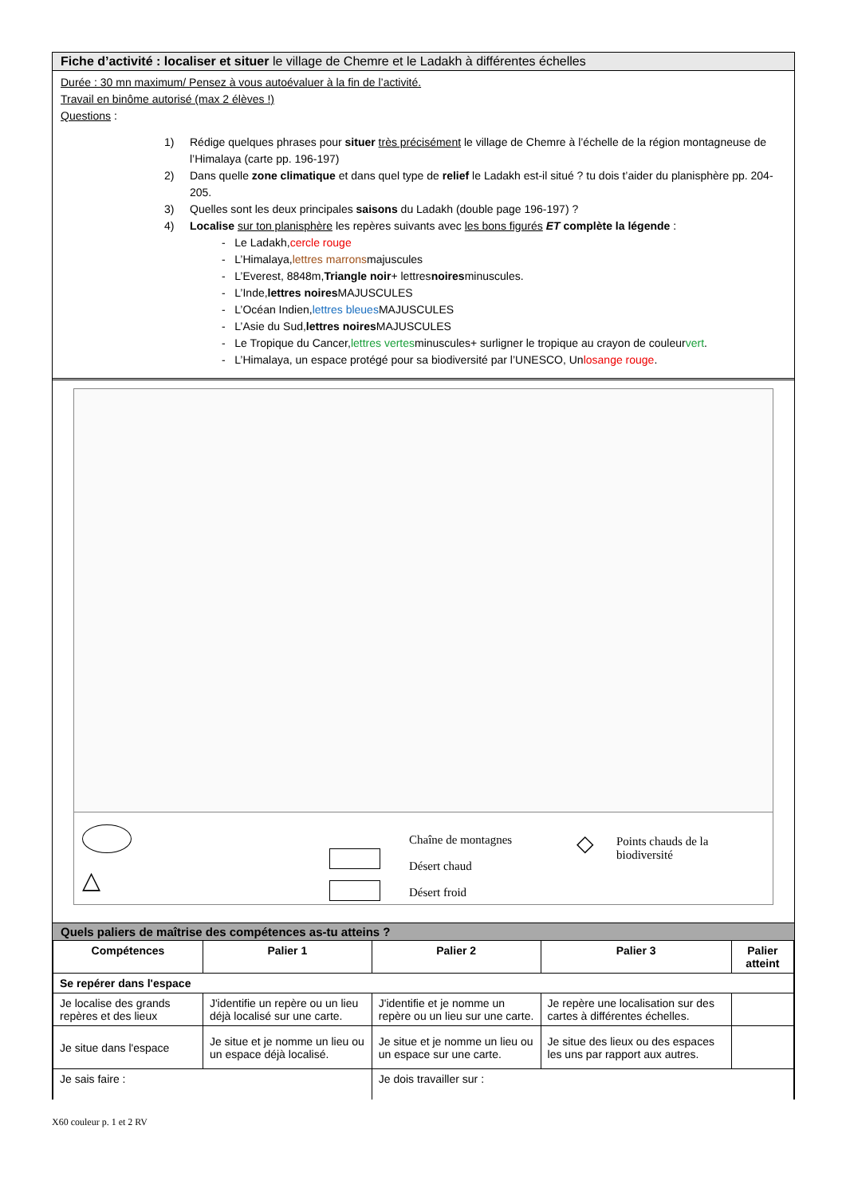Fiche d’activité : localiser et situer le village de Chemre et le Ladakh à différentes échelles
Durée : 30 mn maximum/ Pensez à vous autoévaluer à la fin de l’activité.
Travail en binôme autorisé (max 2 élèves !)
Questions :
1) Rédige quelques phrases pour situer très précisément le village de Chemre à l’échelle de la région montagneuse de l’Himalaya (carte pp. 196-197)
2) Dans quelle zone climatique et dans quel type de relief le Ladakh est-il situé ? tu dois t’aider du planisphère pp. 204-205.
3) Quelles sont les deux principales saisons du Ladakh (double page 196-197) ?
4) Localise sur ton planisphère les repères suivants avec les bons figurés ET complète la légende :
- Le Ladakh, cercle rouge
- L’Himalaya, lettres marrons majuscules
- L’Everest, 8848m, Triangle noir + lettres noires minuscules.
- L’Inde, lettres noires MAJUSCULES
- L’Océan Indien, lettres bleues MAJUSCULES
- L’Asie du Sud, lettres noires MAJUSCULES
- Le Tropique du Cancer, lettres vertes minuscules+ surligner le tropique au crayon de couleur vert.
- L’Himalaya, un espace protégé pour sa biodiversité par l’UNESCO, Un losange rouge.
△
Chaîne de montagnes
Désert chaud
Désert froid
◇
Points chauds de la biodiversité
Quels paliers de maîtrise des compétences as-tu atteins ?
| Compétences | Palier 1 | Palier 2 | Palier 3 | Palier atteint |
| --- | --- | --- | --- | --- |
| Se repérer dans l'espace | | | | |
| Je localise des grands repères et des lieux | J'identifie un repère ou un lieu déjà localisé sur une carte. | J'identifie et je nomme un repère ou un lieu sur une carte. | Je repère une localisation sur des cartes à différentes échelles. | |
| Je situe dans l'espace | Je situe et je nomme un lieu ou un espace déjà localisé. | Je situe et je nomme un lieu ou un espace sur une carte. | Je situe des lieux ou des espaces les uns par rapport aux autres. | |
| Je sais faire : | | Je dois travailler sur : | | |
X60 couleur p. 1 et 2 RV